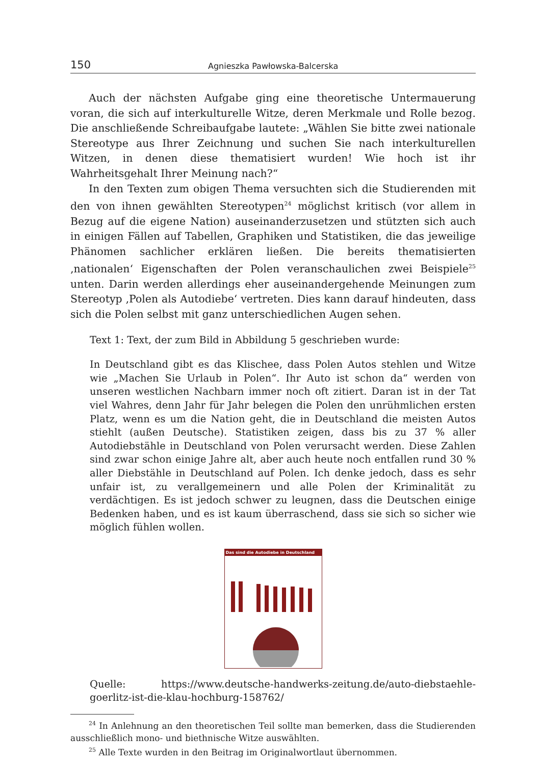150 Agnieszka Pawłowska-Balcerska
Auch der nächsten Aufgabe ging eine theoretische Untermauerung voran, die sich auf interkulturelle Witze, deren Merkmale und Rolle bezog. Die anschließende Schreibaufgabe lautete: „Wählen Sie bitte zwei nationale Stereotype aus Ihrer Zeichnung und suchen Sie nach interkulturellen Witzen, in denen diese thematisiert wurden! Wie hoch ist ihr Wahrheitsgehalt Ihrer Meinung nach?“
In den Texten zum obigen Thema versuchten sich die Studierenden mit den von ihnen gewählten Stereotypen<sup>24</sup> möglichst kritisch (vor allem in Bezug auf die eigene Nation) auseinanderzusetzen und stützten sich auch in einigen Fällen auf Tabellen, Graphiken und Statistiken, die das jeweilige Phänomen sachlicher erklären ließen. Die bereits thematisierten ‚nationalen‘ Eigenschaften der Polen veranschaulichen zwei Beispiele<sup>25</sup> unten. Darin werden allerdings eher auseinandergehende Meinungen zum Stereotyp ‚Polen als Autodiebe‘ vertreten. Dies kann darauf hindeuten, dass sich die Polen selbst mit ganz unterschiedlichen Augen sehen.
Text 1: Text, der zum Bild in Abbildung 5 geschrieben wurde:
In Deutschland gibt es das Klischee, dass Polen Autos stehlen und Witze wie „Machen Sie Urlaub in Polen“. Ihr Auto ist schon da“ werden von unseren westlichen Nachbarn immer noch oft zitiert. Daran ist in der Tat viel Wahres, denn Jahr für Jahr belegen die Polen den unrühmlichen ersten Platz, wenn es um die Nation geht, die in Deutschland die meisten Autos stiehlt (außen Deutsche). Statistiken zeigen, dass bis zu 37 % aller Autodiebstähle in Deutschland von Polen verursacht werden. Diese Zahlen sind zwar schon einige Jahre alt, aber auch heute noch entfallen rund 30 % aller Diebstähle in Deutschland auf Polen. Ich denke jedoch, dass es sehr unfair ist, zu verallgemeinern und alle Polen der Kriminalität zu verdächtigen. Es ist jedoch schwer zu leugnen, dass die Deutschen einige Bedenken haben, und es ist kaum überraschend, dass sie sich so sicher wie möglich fühlen wollen.
Das sind die Autodiebe in Deutschland
Quelle: https://www.deutsche-handwerks-zeitung.de/auto-diebstaehle-goerlitz-ist-die-klau-hochburg-158762/
<sup>24</sup> In Anlehnung an den theoretischen Teil sollte man bemerken, dass die Studierenden ausschließlich mono- und biethnische Witze auswählten.
<sup>25</sup> Alle Texte wurden in den Beitrag im Originalwortlaut übernommen.